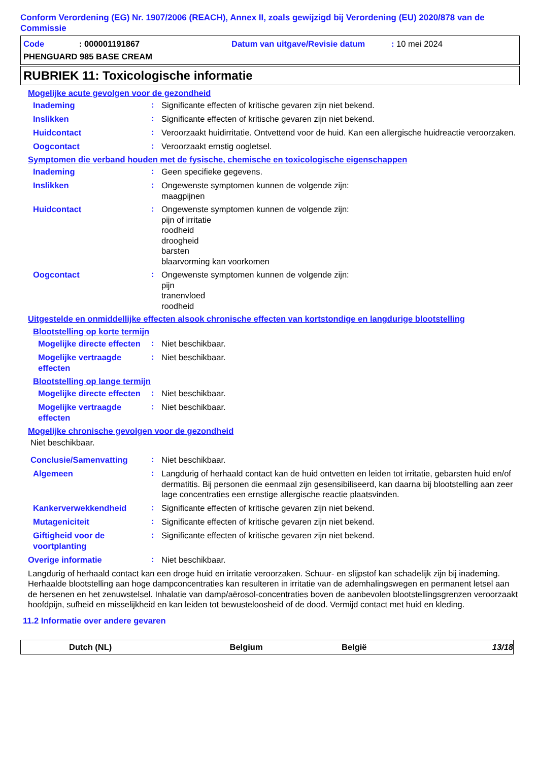Conform Verordening (EG) Nr. 1907/2006 (REACH), Annex II, zoals gewijzigd bij Verordening (EU) 2020/878 van de Commissie
Code: 000001191867 Datum van uitgave/Revisie datum: 10 mei 2024
PHENGUARD 985 BASE CREAM
RUBRIEK 11: Toxicologische informatie
Mogelijke acute gevolgen voor de gezondheid
Inademing
:
Significante effecten of kritische gevaren zijn niet bekend.
Inslikken
:
Significante effecten of kritische gevaren zijn niet bekend.
Huidcontact
:
Veroorzaakt huidirritatie. Ontvettend voor de huid. Kan een allergische huidreactie veroorzaken.
Oogcontact
:
Veroorzaakt ernstig oogletsel.
Symptomen die verband houden met de fysische, chemische en toxicologische eigenschappen
Inademing
:
Geen specifieke gegevens.
Inslikken
:
Ongewenste symptomen kunnen de volgende zijn:
maagpijnen
Huidcontact
:
Ongewenste symptomen kunnen de volgende zijn:
pijn of irritatie
roodheid
droogheid
barsten
blaarvorming kan voorkomen
Oogcontact
:
Ongewenste symptomen kunnen de volgende zijn:
pijn
tranenvloed
roodheid
Uitgestelde en onmiddellijke effecten alsook chronische effecten van kortstondige en langdurige blootstelling
Blootstelling op korte termijn
Mogelijke directe effecten
:
Niet beschikbaar.
Mogelijke vertraagde effecten
:
Niet beschikbaar.
Blootstelling op lange termijn
Mogelijke directe effecten
:
Niet beschikbaar.
Mogelijke vertraagde effecten
:
Niet beschikbaar.
Mogelijke chronische gevolgen voor de gezondheid
Niet beschikbaar.
Conclusie/Samenvatting
:
Niet beschikbaar.
Algemeen
:
Langdurig of herhaald contact kan de huid ontvetten en leiden tot irritatie, gebarsten huid en/of dermatitis. Bij personen die eenmaal zijn gesensibiliseerd, kan daarna bij blootstelling aan zeer lage concentraties een ernstige allergische reactie plaatsvinden.
Kankerverwekkendheid
:
Significante effecten of kritische gevaren zijn niet bekend.
Mutageniciteit
:
Significante effecten of kritische gevaren zijn niet bekend.
Giftigheid voor de voortplanting
:
Significante effecten of kritische gevaren zijn niet bekend.
Overige informatie
:
Niet beschikbaar.
Langdurig of herhaald contact kan een droge huid en irritatie veroorzaken. Schuur- en slijpstof kan schadelijk zijn bij inademing. Herhaalde blootstelling aan hoge dampconcentraties kan resulteren in irritatie van de ademhalingswegen en permanent letsel aan de hersenen en het zenuwstelsel. Inhalatie van damp/aërosol-concentraties boven de aanbevolen blootstellingsgrenzen veroorzaakt hoofdpijn, sufheid en misselijkheid en kan leiden tot bewusteloosheid of de dood. Vermijd contact met huid en kleding.
11.2 Informatie over andere gevaren
Dutch (NL) Belgium België 13/18